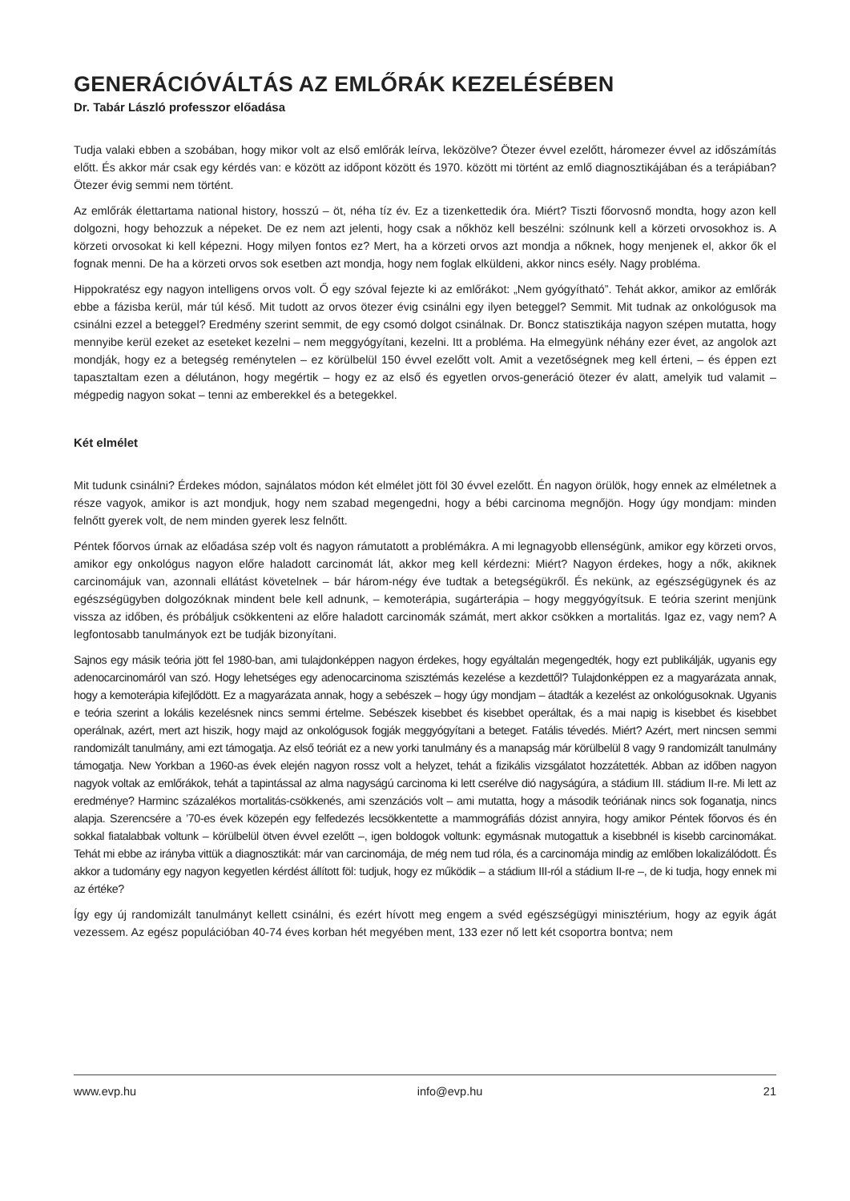GENERÁCIÓVÁLTÁS AZ EMLŐRÁK KEZELÉSÉBEN
Dr. Tabár László professzor előadása
Tudja valaki ebben a szobában, hogy mikor volt az első emlőrák leírva, leközölve? Ötezer évvel ezelőtt, háromezer évvel az időszámítás előtt. És akkor már csak egy kérdés van: e között az időpont között és 1970. között mi történt az emlő diagnosztikájában és a terápiában? Ötezer évig semmi nem történt.
Az emlőrák élettartama national history, hosszú – öt, néha tíz év. Ez a tizenkettedik óra. Miért? Tiszti főorvosnő mondta, hogy azon kell dolgozni, hogy behozzuk a népeket. De ez nem azt jelenti, hogy csak a nőkhöz kell beszélni: szólnunk kell a körzeti orvosokhoz is. A körzeti orvosokat ki kell képezni. Hogy milyen fontos ez? Mert, ha a körzeti orvos azt mondja a nőknek, hogy menjenek el, akkor ők el fognak menni. De ha a körzeti orvos sok esetben azt mondja, hogy nem foglak elküldeni, akkor nincs esély. Nagy probléma.
Hippokratész egy nagyon intelligens orvos volt. Ő egy szóval fejezte ki az emlőrákot: „Nem gyógyítható”. Tehát akkor, amikor az emlőrák ebbe a fázisba kerül, már túl késő. Mit tudott az orvos ötezer évig csinálni egy ilyen beteggel? Semmit. Mit tudnak az onkológusok ma csinálni ezzel a beteggel? Eredmény szerint semmit, de egy csomó dolgot csinálnak. Dr. Boncz statisztikája nagyon szépen mutatta, hogy mennyibe kerül ezeket az eseteket kezelni – nem meggyógyítani, kezelni. Itt a probléma. Ha elmegyünk néhány ezer évet, az angolok azt mondják, hogy ez a betegség reménytelen – ez körülbelül 150 évvel ezelőtt volt. Amit a vezetőségnek meg kell érteni, – és éppen ezt tapasztaltam ezen a délutánon, hogy megértik – hogy ez az első és egyetlen orvos-generáció ötezer év alatt, amelyik tud valamit – mégpedig nagyon sokat – tenni az emberekkel és a betegekkel.
Két elmélet
Mit tudunk csinálni? Érdekes módon, sajnálatos módon két elmélet jött föl 30 évvel ezelőtt. Én nagyon örülök, hogy ennek az elméletnek a része vagyok, amikor is azt mondjuk, hogy nem szabad megengedni, hogy a bébi carcinoma megnőjön. Hogy úgy mondjam: minden felnőtt gyerek volt, de nem minden gyerek lesz felnőtt.
Péntek főorvos úrnak az előadása szép volt és nagyon rámutatott a problémákra. A mi legnagyobb ellenségünk, amikor egy körzeti orvos, amikor egy onkológus nagyon előre haladott carcinomát lát, akkor meg kell kérdezni: Miért? Nagyon érdekes, hogy a nők, akiknek carcinomájuk van, azonnali ellátást követelnek – bár három-négy éve tudtak a betegségükről. És nekünk, az egészségügynek és az egészségügyben dolgozóknak mindent bele kell adnunk, – kemoterápia, sugárterápia – hogy meggyógyítsuk. E teória szerint menjünk vissza az időben, és próbáljuk csökkenteni az előre haladott carcinomák számát, mert akkor csökken a mortalitás. Igaz ez, vagy nem? A legfontosabb tanulmányok ezt be tudják bizonyítani.
Sajnos egy másik teória jött fel 1980-ban, ami tulajdonképpen nagyon érdekes, hogy egyáltalán megengedték, hogy ezt publikálják, ugyanis egy adenocarcinomáról van szó. Hogy lehetséges egy adenocarcinoma szisztémás kezelése a kezdettől? Tulajdonképpen ez a magyarázata annak, hogy a kemoterápia kifejlődött. Ez a magyarázata annak, hogy a sebészek – hogy úgy mondjam – átadták a kezelést az onkológusoknak. Ugyanis e teória szerint a lokális kezelésnek nincs semmi értelme. Sebészek kisebbet és kisebbet operáltak, és a mai napig is kisebbet és kisebbet operálnak, azért, mert azt hiszik, hogy majd az onkológusok fogják meggyógyítani a beteget. Fatális tévedés. Miért? Azért, mert nincsen semmi randomizált tanulmány, ami ezt támogatja. Az első teóriát ez a new yorki tanulmány és a manapság már körülbelül 8 vagy 9 randomizált tanulmány támogatja. New Yorkban a 1960-as évek elején nagyon rossz volt a helyzet, tehát a fizikális vizsgálatot hozzátették. Abban az időben nagyon nagyok voltak az emlőrákok, tehát a tapintással az alma nagyságú carcinoma ki lett cserélve dió nagyságúra, a stádium III. stádium II-re. Mi lett az eredménye? Harminc százalékos mortalitás-csökkenés, ami szenzációs volt – ami mutatta, hogy a második teóriának nincs sok foganatja, nincs alapja. Szerencsére a ’70-es évek közepén egy felfedezés lecsökkentette a mammográfiás dózist annyira, hogy amikor Péntek főorvos és én sokkal fiatalabbak voltunk – körülbelül ötven évvel ezelőtt –, igen boldogok voltunk: egymásnak mutogattuk a kisebbnél is kisebb carcinomákat. Tehát mi ebbe az irányba vittük a diagnosztikát: már van carcinomája, de még nem tud róla, és a carcinomája mindig az emlőben lokalizálódott. És akkor a tudomány egy nagyon kegyetlen kérdést állított föl: tudjuk, hogy ez működik – a stádium III-ról a stádium II-re –, de ki tudja, hogy ennek mi az értéke?
Így egy új randomizált tanulmányt kellett csinálni, és ezért hívott meg engem a svéd egészségügyi minisztérium, hogy az egyik ágát vezessem. Az egész populációban 40-74 éves korban hét megyében ment, 133 ezer nő lett két csoportra bontva; nem
www.evp.hu info@evp.hu 21